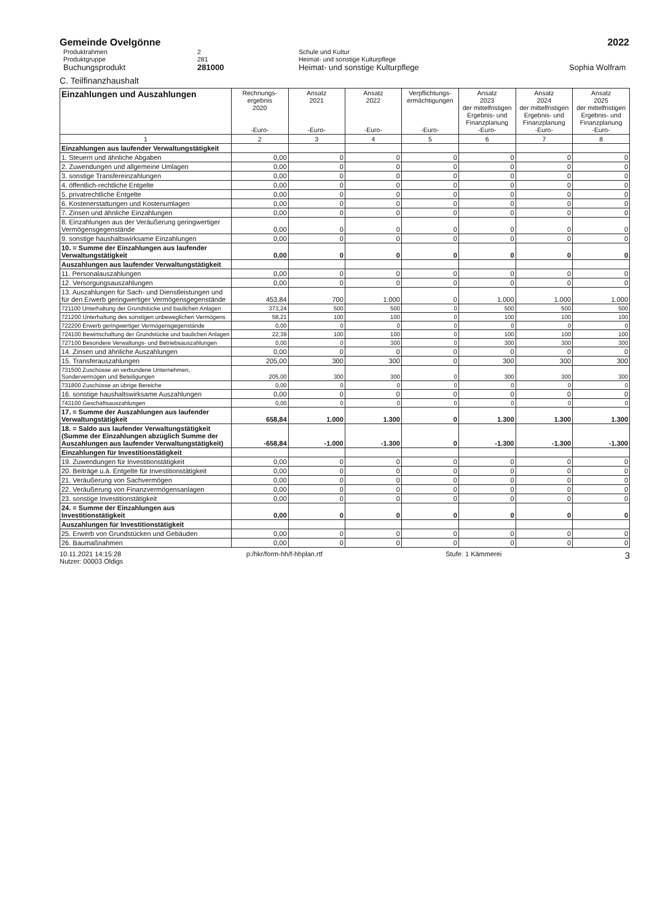Gemeinde Ovelgönne 2022
Produktrahmen 2 Schule und Kultur Produktgruppe 281 Heimat- und sonstige Kulturpflege Buchungsprodukt 281000 Heimat- und sonstige Kulturpflege Sophia Wolfram
C. Teilfinanzhaushalt
| Einzahlungen und Auszahlungen | Rechnungs- ergebnis 2020 -Euro- | Ansatz 2021 -Euro- | Ansatz 2022 -Euro- | Verpflichtungs- ermächtigungen -Euro- | Ansatz 2023 der mittelfristigen Ergebnis- und Finanzplanung -Euro- | Ansatz 2024 der mittelfristigen Ergebnis- und Finanzplanung -Euro- | Ansatz 2025 der mittelfristigen Ergebnis- und Finanzplanung -Euro- |
| --- | --- | --- | --- | --- | --- | --- | --- |
| 1 | 2 | 3 | 4 | 5 | 6 | 7 | 8 |
| Einzahlungen aus laufender Verwaltungstätigkeit | | | | | | | |
| 1. Steuern und ähnliche Abgaben | 0,00 | 0 | 0 | 0 | 0 | 0 | 0 |
| 2. Zuwendungen und allgemeine Umlagen | 0,00 | 0 | 0 | 0 | 0 | 0 | 0 |
| 3. sonstige Transfereinzahlungen | 0,00 | 0 | 0 | 0 | 0 | 0 | 0 |
| 4. öffentlich-rechtliche Entgelte | 0,00 | 0 | 0 | 0 | 0 | 0 | 0 |
| 5. privatrechtliche Entgelte | 0,00 | 0 | 0 | 0 | 0 | 0 | 0 |
| 6. Kostenerstattungen und Kostenumlagen | 0,00 | 0 | 0 | 0 | 0 | 0 | 0 |
| 7. Zinsen und ähnliche Einzahlungen | 0,00 | 0 | 0 | 0 | 0 | 0 | 0 |
| 8. Einzahlungen aus der Veräußerung geringwertiger Vermögensgegenstände | 0,00 | 0 | 0 | 0 | 0 | 0 | 0 |
| 9. sonstige haushaltswirksame Einzahlungen | 0,00 | 0 | 0 | 0 | 0 | 0 | 0 |
| 10. = Summe der Einzahlungen aus laufender Verwaltungstätigkeit | 0,00 | 0 | 0 | 0 | 0 | 0 | 0 |
| Auszahlungen aus laufender Verwaltungstätigkeit | | | | | | | |
| 11. Personalauszahlungen | 0,00 | 0 | 0 | 0 | 0 | 0 | 0 |
| 12. Versorgungsauszahlungen | 0,00 | 0 | 0 | 0 | 0 | 0 | 0 |
| 13. Auszahlungen für Sach- und Dienstleistungen und für den Erwerb geringwertiger Vermögensgegenstände | 453,84 | 700 | 1.000 | 0 | 1.000 | 1.000 | 1.000 |
| 721100 Unterhaltung der Grundstücke und baulichen Anlagen | 373,24 | 500 | 500 | 0 | 500 | 500 | 500 |
| 721200 Unterhaltung des sonstigen unbeweglichen Vermögens | 58,21 | 100 | 100 | 0 | 100 | 100 | 100 |
| 722200 Erwerb geringwertiger Vermögensgegenstände | 0,00 | 0 | 0 | 0 | 0 | 0 | 0 |
| 724100 Bewirtschaftung der Grundstücke und baulichen Anlagen | 22,39 | 100 | 100 | 0 | 100 | 100 | 100 |
| 727100 Besondere Verwaltungs- und Betriebsauszahlungen | 0,00 | 0 | 300 | 0 | 300 | 300 | 300 |
| 14. Zinsen und ähnliche Auszahlungen | 0,00 | 0 | 0 | 0 | 0 | 0 | 0 |
| 15. Transferauszahlungen | 205,00 | 300 | 300 | 0 | 300 | 300 | 300 |
| 731500 Zuschüsse an verbundene Unternehmen, Sondervermögen und Beteiligungen | 205,00 | 300 | 300 | 0 | 300 | 300 | 300 |
| 731800 Zuschüsse an übrige Bereiche | 0,00 | 0 | 0 | 0 | 0 | 0 | 0 |
| 16. sonstige haushaltswirksame Auszahlungen | 0,00 | 0 | 0 | 0 | 0 | 0 | 0 |
| 743100 Geschäftsauszahlungen | 0,00 | 0 | 0 | 0 | 0 | 0 | 0 |
| 17. = Summe der Auszahlungen aus laufender Verwaltungstätigkeit | 658,84 | 1.000 | 1.300 | 0 | 1.300 | 1.300 | 1.300 |
| 18. = Saldo aus laufender Verwaltungstätigkeit (Summe der Einzahlungen abzüglich Summe der Auszahlungen aus laufender Verwaltungstätigkeit) | -658,84 | -1.000 | -1.300 | 0 | -1.300 | -1.300 | -1.300 |
| Einzahlungen für Investitionstätigkeit | | | | | | | |
| 19. Zuwendungen für Investitionstätigkeit | 0,00 | 0 | 0 | 0 | 0 | 0 | 0 |
| 20. Beiträge u.ä. Entgelte für Investitionstätigkeit | 0,00 | 0 | 0 | 0 | 0 | 0 | 0 |
| 21. Veräußerung von Sachvermögen | 0,00 | 0 | 0 | 0 | 0 | 0 | 0 |
| 22. Veräußerung von Finanzvermögensanlagen | 0,00 | 0 | 0 | 0 | 0 | 0 | 0 |
| 23. sonstige Investitionstätigkeit | 0,00 | 0 | 0 | 0 | 0 | 0 | 0 |
| 24. = Summe der Einzahlungen aus Investitionstätigkeit | 0,00 | 0 | 0 | 0 | 0 | 0 | 0 |
| Auszahlungen für Investitionstätigkeit | | | | | | | |
| 25. Erwerb von Grundstücken und Gebäuden | 0,00 | 0 | 0 | 0 | 0 | 0 | 0 |
| 26. Baumaßnahmen | 0,00 | 0 | 0 | 0 | 0 | 0 | 0 |
10.11.2021 14:15:28
Nutzer: 00003 Oldigs p:/hkr/form-hh/f-hhplan.rtf Stufe: 1 Kämmerei 3